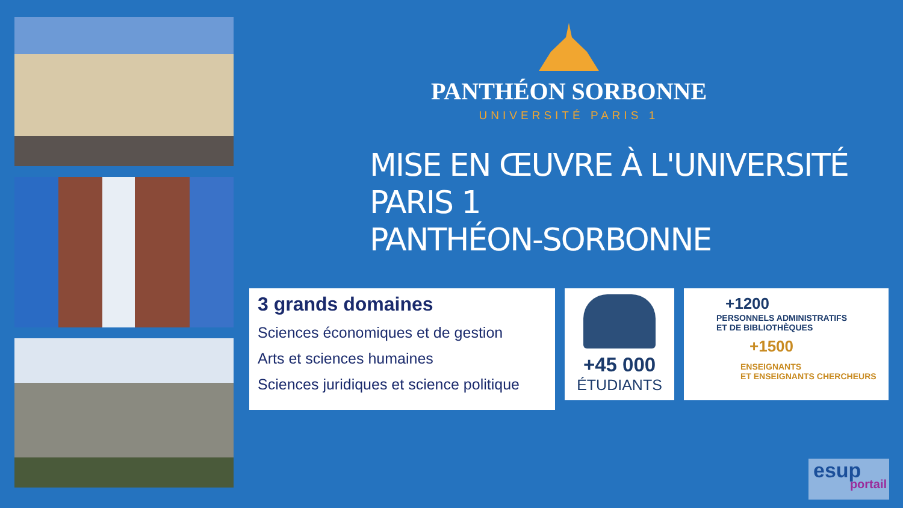PANTHÉON SORBONNE
UNIVERSITÉ PARIS 1
MISE EN ŒUVRE À L'UNIVERSITÉ PARIS 1
PANTHÉON-SORBONNE
3 grands domaines
Sciences économiques et de gestion
Arts et sciences humaines
Sciences juridiques et science politique
+45 000
ÉTUDIANTS
+1200
PERSONNELS ADMINISTRATIFS
ET DE BIBLIOTHÈQUES
+1500
ENSEIGNANTS
ET ENSEIGNANTS CHERCHEURS
esup
portail